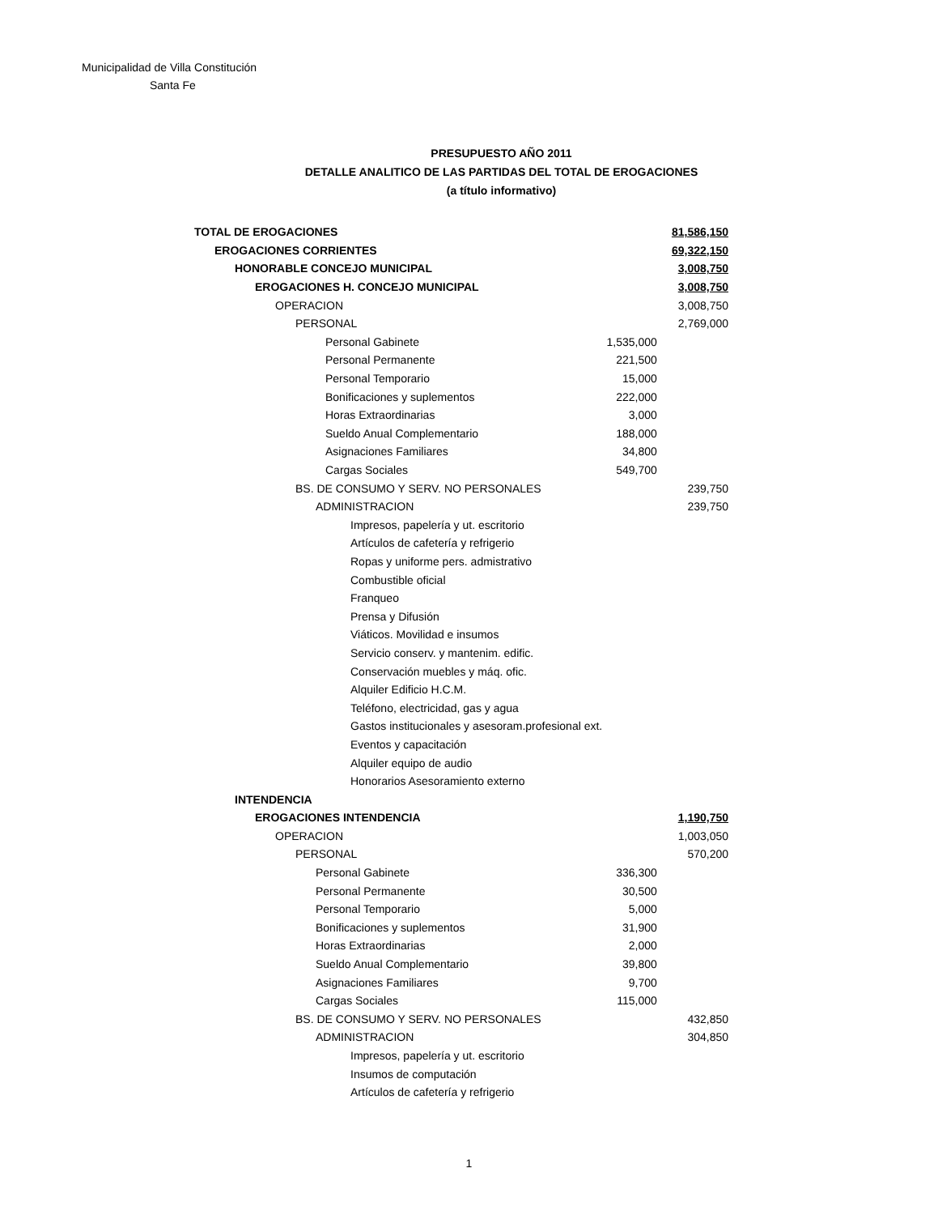Municipalidad de Villa Constitución
Santa Fe
PRESUPUESTO AÑO 2011
DETALLE ANALITICO DE LAS PARTIDAS DEL TOTAL DE EROGACIONES
(a título informativo)
| TOTAL DE EROGACIONES | | 81,586,150 |
| EROGACIONES CORRIENTES | | 69,322,150 |
| HONORABLE CONCEJO MUNICIPAL | | 3,008,750 |
| EROGACIONES H. CONCEJO MUNICIPAL | | 3,008,750 |
| OPERACION | | 3,008,750 |
| PERSONAL | | 2,769,000 |
| Personal Gabinete | 1,535,000 | |
| Personal Permanente | 221,500 | |
| Personal Temporario | 15,000 | |
| Bonificaciones y suplementos | 222,000 | |
| Horas Extraordinarias | 3,000 | |
| Sueldo Anual Complementario | 188,000 | |
| Asignaciones Familiares | 34,800 | |
| Cargas Sociales | 549,700 | |
| BS. DE CONSUMO Y SERV. NO PERSONALES | | 239,750 |
| ADMINISTRACION | | 239,750 |
| Impresos, papelería y ut. escritorio | | |
| Artículos de cafetería y refrigerio | | |
| Ropas y uniforme pers. admistrativo | | |
| Combustible oficial | | |
| Franqueo | | |
| Prensa y Difusión | | |
| Viáticos. Movilidad e insumos | | |
| Servicio conserv. y mantenim. edific. | | |
| Conservación muebles y máq. ofic. | | |
| Alquiler Edificio H.C.M. | | |
| Teléfono, electricidad, gas y agua | | |
| Gastos institucionales y asesoram.profesional ext. | | |
| Eventos y capacitación | | |
| Alquiler equipo de audio | | |
| Honorarios Asesoramiento externo | | |
| INTENDENCIA | | |
| EROGACIONES INTENDENCIA | | 1,190,750 |
| OPERACION | | 1,003,050 |
| PERSONAL | | 570,200 |
| Personal Gabinete | 336,300 | |
| Personal Permanente | 30,500 | |
| Personal Temporario | 5,000 | |
| Bonificaciones y suplementos | 31,900 | |
| Horas Extraordinarias | 2,000 | |
| Sueldo Anual Complementario | 39,800 | |
| Asignaciones Familiares | 9,700 | |
| Cargas Sociales | 115,000 | |
| BS. DE CONSUMO Y SERV. NO PERSONALES | | 432,850 |
| ADMINISTRACION | | 304,850 |
| Impresos, papelería y ut. escritorio | | |
| Insumos de computación | | |
| Artículos de cafetería y refrigerio | | |
1